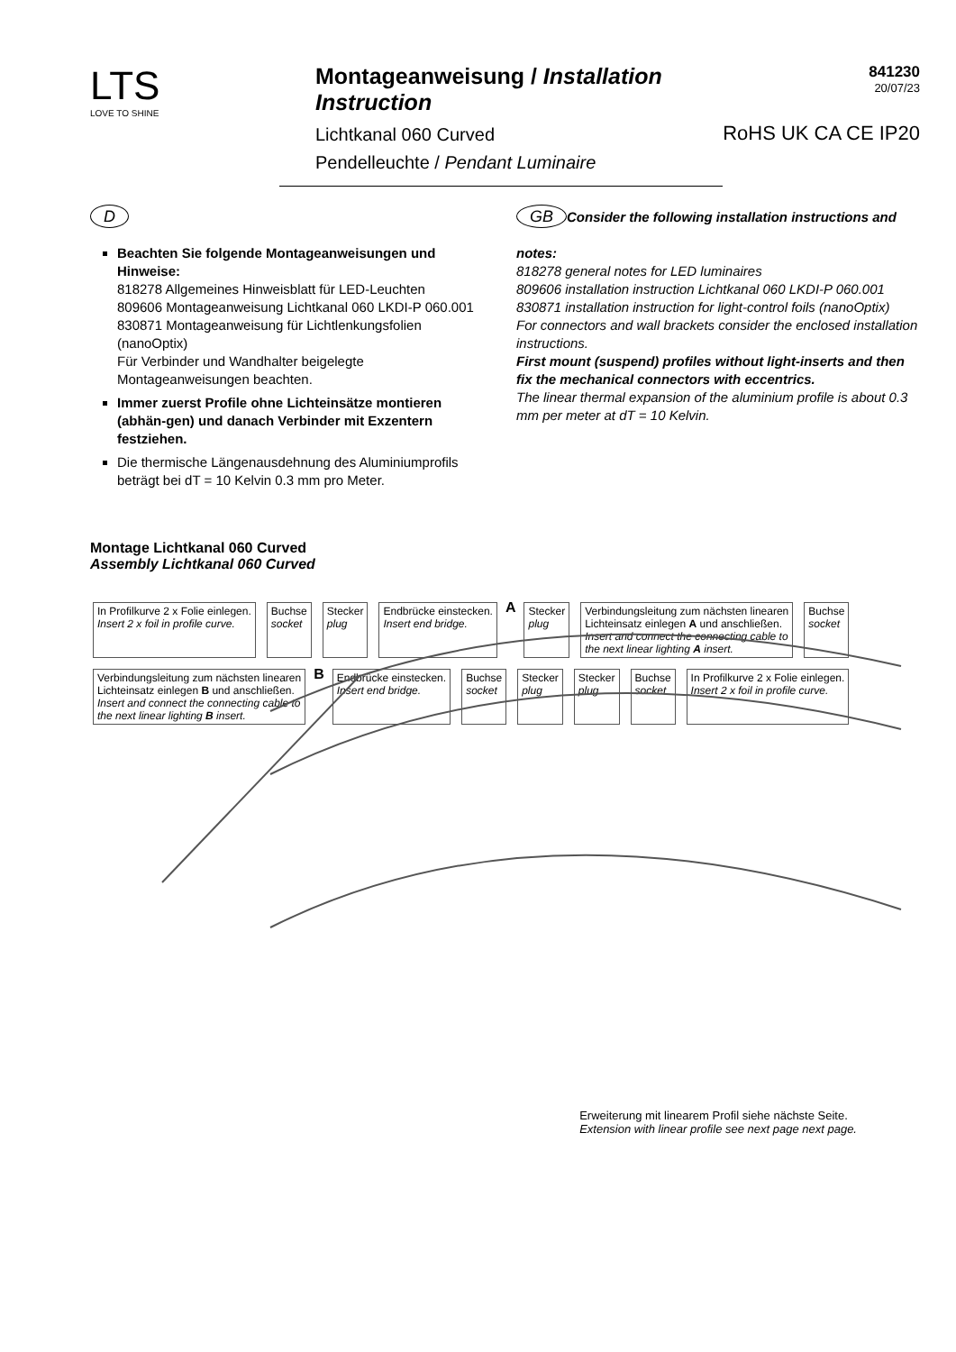LTS
LOVE TO SHINE
Montageanweisung / Installation Instruction
Lichtkanal 060 Curved
Pendelleuchte / Pendant Luminaire
841230
20/07/23
RoHS UK CA CE IP20
D
Beachten Sie folgende Montageanweisungen und Hinweise:
818278 Allgemeines Hinweisblatt für LED-Leuchten
809606 Montageanweisung Lichtkanal 060 LKDI-P 060.001
830871 Montageanweisung für Lichtlenkungsfolien (nanoOptix)
Für Verbinder und Wandhalter beigelegte Montageanweisungen beachten.
Immer zuerst Profile ohne Lichteinsätze montieren (abhän-gen) und danach Verbinder mit Exzentern festziehen.
Die thermische Längenausdehnung des Aluminiumprofils beträgt bei dT = 10 Kelvin 0.3 mm pro Meter.
GB Consider the following installation instructions and notes:
818278 general notes for LED luminaires
809606 installation instruction Lichtkanal 060 LKDI-P 060.001
830871 installation instruction for light-control foils (nanoOptix)
For connectors and wall brackets consider the enclosed installation instructions.
First mount (suspend) profiles without light-inserts and then fix the mechanical connectors with eccentrics.
The linear thermal expansion of the aluminium profile is about 0.3 mm per meter at dT = 10 Kelvin.
Montage Lichtkanal 060 Curved
Assembly Lichtkanal 060 Curved
In Profilkurve 2 x Folie einlegen.
Insert 2 x foil in profile curve. Buchse
socket Stecker
plug Endbrücke einstecken.
Insert end bridge. A Stecker
plug Verbindungsleitung zum nächsten linearen
Lichteinsatz einlegen A und anschließen.
Insert and connect the connecting cable to
the next linear lighting A insert. Buchse
socket Verbindungsleitung zum nächsten linearen
Lichteinsatz einlegen B und anschließen.
Insert and connect the connecting cable to
the next linear lighting B insert. B Endbrücke einstecken.
Insert end bridge. Buchse
socket Stecker
plug Stecker
plug Buchse
socket In Profilkurve 2 x Folie einlegen.
Insert 2 x foil in profile curve.
Erweiterung mit linearem Profil siehe nächste Seite.
Extension with linear profile see next page next page.